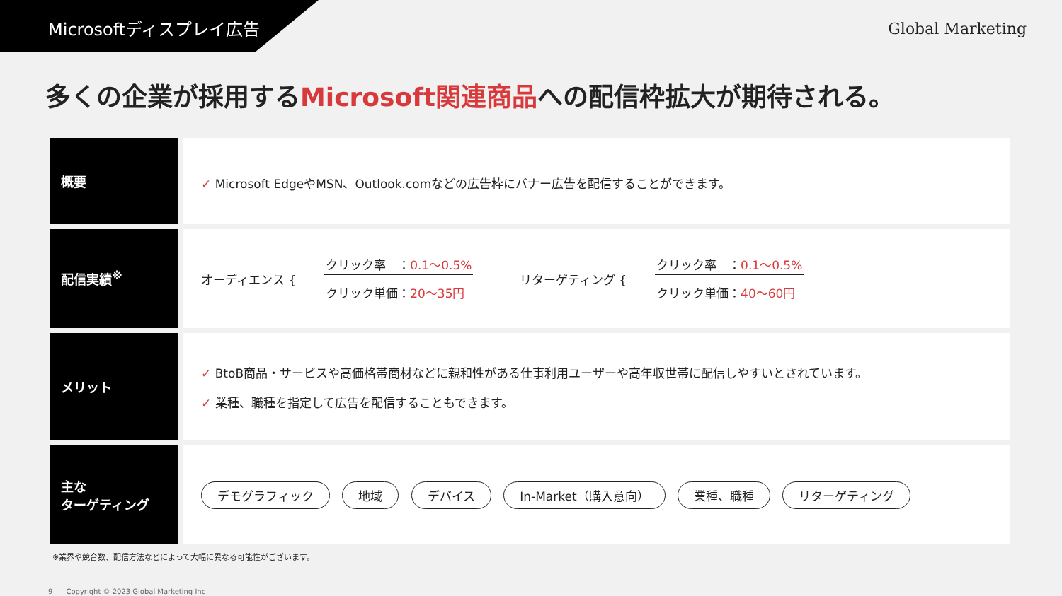Microsoftディスプレイ広告
Global Marketing
多くの企業が採用するMicrosoft関連商品への配信枠拡大が期待される。
| 概要 | ✓ Microsoft EdgeやMSN、Outlook.comなどの広告枠にバナー広告を配信することができます。 |
| 配信実績<sup>※</sup> | オーディエンス { クリック率 ： 0.1〜0.5% クリック単価： 20〜35円 リターゲティング { クリック率 ： 0.1〜0.5% クリック単価： 40〜60円 |
| メリット | ✓ BtoB商品・サービスや高価格帯商材などに親和性がある仕事利用ユーザーや高年収世帯に配信しやすいとされています。 ✓ 業種、職種を指定して広告を配信することもできます。 |
| 主な ターゲティング | デモグラフィック 地域 デバイス In-Market（購入意向） 業種、職種 リターゲティング |
※業界や競合数、配信方法などによって大幅に異なる可能性がございます。
9 Copyright © 2023 Global Marketing Inc